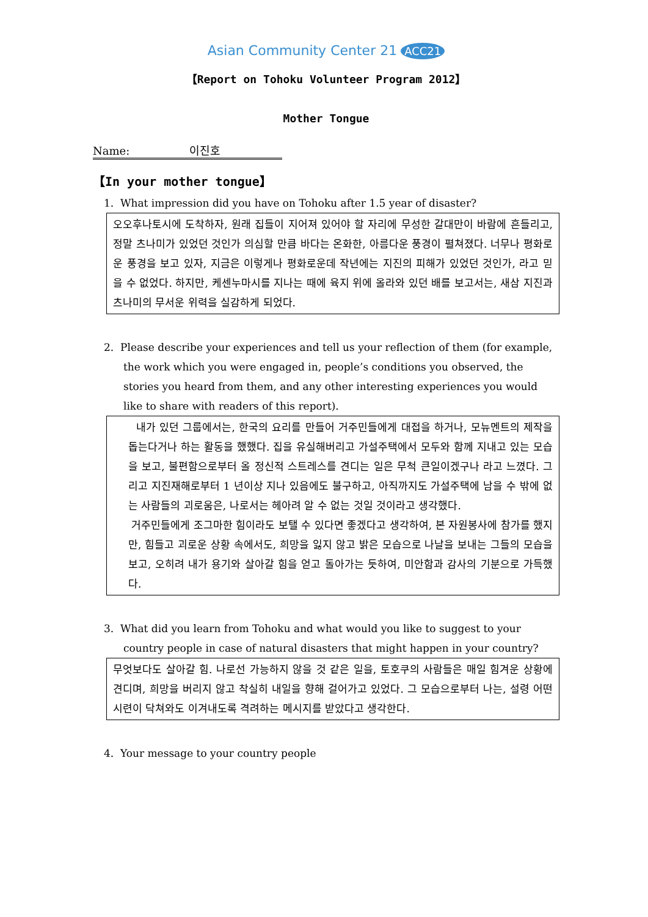Asian Community Center 21 ACC21
【Report on Tohoku Volunteer Program 2012】
Mother Tongue
Name: 이진호
【In your mother tongue】
1. What impression did you have on Tohoku after 1.5 year of disaster?
오오후나토시에 도착하자, 원래 집들이 지어져 있어야 할 자리에 무성한 갈대만이 바람에 흔들리고, 정말 츠나미가 있었던 것인가 의심할 만큼 바다는 온화한, 아름다운 풍경이 펼쳐졌다. 너무나 평화로운 풍경을 보고 있자, 지금은 이렇게나 평화로운데 작년에는 지진의 피해가 있었던 것인가, 라고 믿을 수 없었다. 하지만, 케센누마시를 지나는 때에 육지 위에 올라와 있던 배를 보고서는, 새삼 지진과 츠나미의 무서운 위력을 실감하게 되었다.
2. Please describe your experiences and tell us your reflection of them (for example, the work which you were engaged in, people’s conditions you observed, the stories you heard from them, and any other interesting experiences you would like to share with readers of this report).
내가 있던 그룹에서는, 한국의 요리를 만들어 거주민들에게 대접을 하거나, 모뉴멘트의 제작을 돕는다거나 하는 활동을 했했다. 집을 유실해버리고 가설주택에서 모두와 함께 지내고 있는 모습을 보고, 불편함으로부터 올 정신적 스트레스를 견디는 일은 무척 큰일이겠구나 라고 느꼈다. 그리고 지진재해로부터 1 년이상 지나 있음에도 불구하고, 아직까지도 가설주택에 남을 수 밖에 없는 사람들의 괴로움은, 나로서는 헤아려 알 수 없는 것일 것이라고 생각했다.
거주민들에게 조그마한 힘이라도 보탤 수 있다면 좋겠다고 생각하여, 본 자원봉사에 참가를 했지만, 힘들고 괴로운 상황 속에서도, 희망을 잃지 않고 밝은 모습으로 나날을 보내는 그들의 모습을 보고, 오히려 내가 용기와 살아갈 힘을 얻고 돌아가는 듯하여, 미안함과 감사의 기분으로 가득했다.
3. What did you learn from Tohoku and what would you like to suggest to your country people in case of natural disasters that might happen in your country?
무엇보다도 살아갈 힘. 나로선 가능하지 않을 것 같은 일을, 토호쿠의 사람들은 매일 힘겨운 상황에 견디며, 희망을 버리지 않고 착실히 내일을 향해 걸어가고 있었다. 그 모습으로부터 나는, 설령 어떤 시련이 닥쳐와도 이겨내도록 격려하는 메시지를 받았다고 생각한다.
4. Your message to your country people